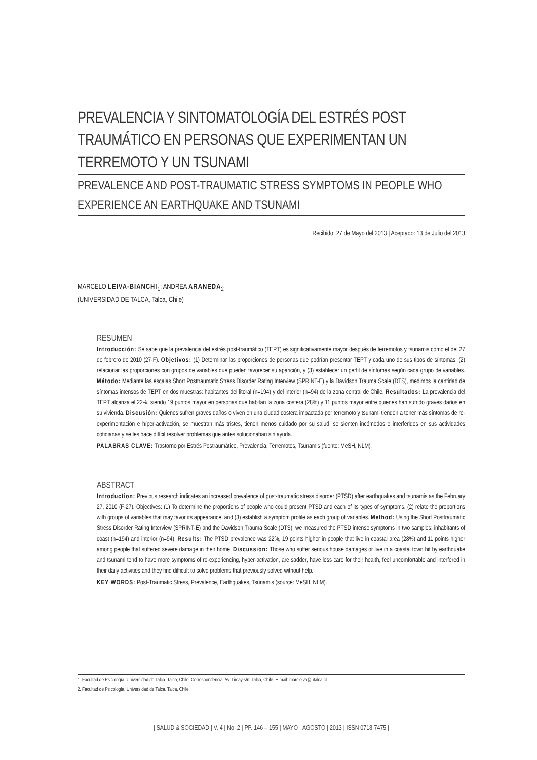PREVALENCIA Y SINTOMATOLOGÍA DEL ESTRÉS POST TRAUMÁTICO EN PERSONAS QUE EXPERIMENTAN UN TERREMOTO Y UN TSUNAMI
PREVALENCE AND POST-TRAUMATIC STRESS SYMPTOMS IN PEOPLE WHO EXPERIENCE AN EARTHQUAKE AND TSUNAMI
Recibido: 27 de Mayo del 2013 | Aceptado: 13 de Julio del 2013
MARCELO LEIVA-BIANCHI<sub>1</sub>; ANDREA ARANEDA<sub>2</sub>
(UNIVERSIDAD DE TALCA, Talca, Chile)
RESUMEN
Introducción: Se sabe que la prevalencia del estrés post-traumático (TEPT) es significativamente mayor después de terremotos y tsunamis como el del 27 de febrero de 2010 (27-F). Objetivos: (1) Determinar las proporciones de personas que podrían presentar TEPT y cada uno de sus tipos de síntomas, (2) relacionar las proporciones con grupos de variables que pueden favorecer su aparición, y (3) establecer un perfil de síntomas según cada grupo de variables. Método: Mediante las escalas Short Posttraumatic Stress Disorder Rating Interview (SPRINT-E) y la Davidson Trauma Scale (DTS), medimos la cantidad de síntomas intensos de TEPT en dos muestras: habitantes del litoral (n=194) y del interior (n=94) de la zona central de Chile. Resultados: La prevalencia del TEPT alcanza el 22%, siendo 19 puntos mayor en personas que habitan la zona costera (28%) y 11 puntos mayor entre quienes han sufrido graves daños en su vivienda. Discusión: Quienes sufren graves daños o viven en una ciudad costera impactada por terremoto y tsunami tienden a tener más síntomas de re-experimentación e híper-activación, se muestran más tristes, tienen menos cuidado por su salud, se sienten incómodos e interferidos en sus actividades cotidianas y se les hace difícil resolver problemas que antes solucionaban sin ayuda.
PALABRAS CLAVE: Trastorno por Estrés Postraumático, Prevalencia, Terremotos, Tsunamis (fuente: MeSH, NLM).
ABSTRACT
Introduction: Previous research indicates an increased prevalence of post-traumatic stress disorder (PTSD) after earthquakes and tsunamis as the February 27, 2010 (F-27). Objectives: (1) To determine the proportions of people who could present PTSD and each of its types of symptoms, (2) relate the proportions with groups of variables that may favor its appearance, and (3) establish a symptom profile as each group of variables. Method: Using the Short Posttraumatic Stress Disorder Rating Interview (SPRINT-E) and the Davidson Trauma Scale (DTS), we measured the PTSD intense symptoms in two samples: inhabitants of coast (n=194) and interior (n=94). Results: The PTSD prevalence was 22%, 19 points higher in people that live in coastal area (28%) and 11 points higher among people that suffered severe damage in their home. Discussion: Those who suffer serious house damages or live in a coastal town hit by earthquake and tsunami tend to have more symptoms of re-experiencing, hyper-activation, are sadder, have less care for their health, feel uncomfortable and interfered in their daily activities and they find difficult to solve problems that previously solved without help.
KEY WORDS: Post-Traumatic Stress, Prevalence, Earthquakes, Tsunamis (source: MeSH, NLM).
1. Facultad de Psicología, Universidad de Talca. Talca, Chile. Correspondencia: Av. Lircay s/n, Talca, Chile. E-mail: marcleiva@utalca.cl
2. Facultad de Psicología, Universidad de Talca. Talca, Chile.
| SALUD & SOCIEDAD | V. 4 | No. 2 | PP. 146 – 155 | MAYO - AGOSTO | 2013 | ISSN 0718-7475 |